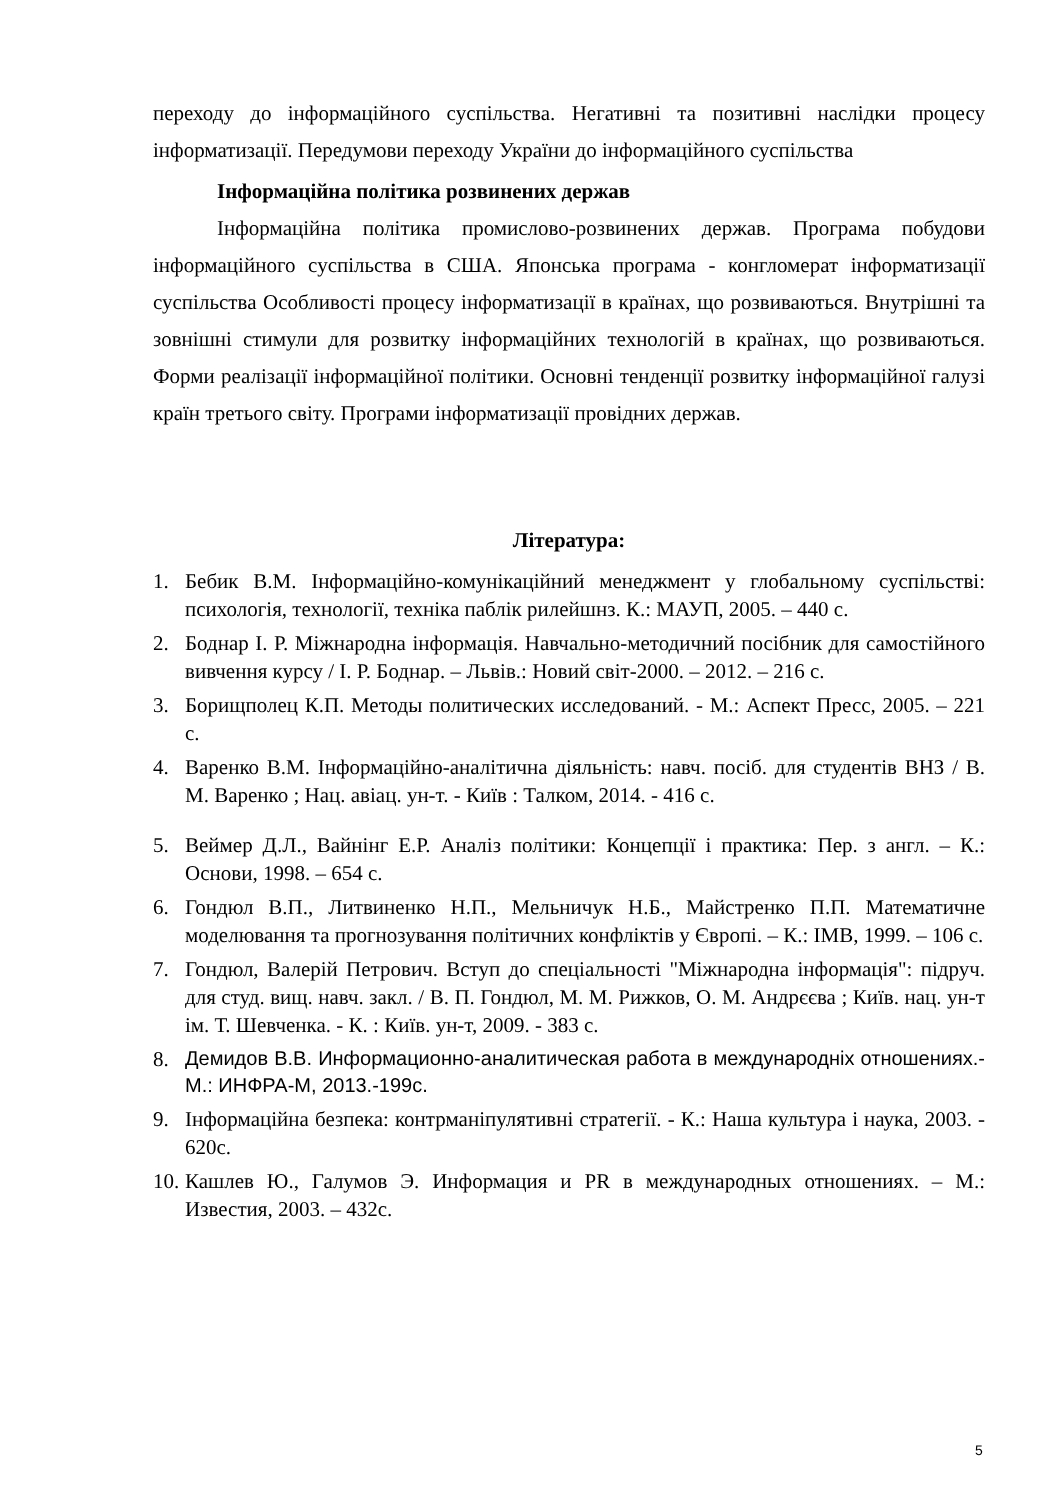переходу до інформаційного суспільства. Негативні та позитивні наслідки процесу інформатизації. Передумови переходу України до інформаційного суспільства
Інформаційна політика розвинених держав
Інформаційна політика промислово-розвинених держав. Програма побудови інформаційного суспільства в США. Японська програма - конгломерат інформатизації суспільства Особливості процесу інформатизації в країнах, що розвиваються. Внутрішні та зовнішні стимули для розвитку інформаційних технологій в країнах, що розвиваються. Форми реалізації інформаційної політики. Основні тенденції розвитку інформаційної галузі країн третього світу. Програми інформатизації провідних держав.
Література:
1. Бебик В.М. Інформаційно-комунікаційний менеджмент у глобальному суспільстві: психологія, технології, техніка паблік рилейшнз. К.: МАУП, 2005. – 440 с.
2. Боднар І. Р. Міжнародна інформація. Навчально-методичний посібник для самостійного вивчення курсу / І. Р. Боднар. – Львів.: Новий світ-2000. – 2012. – 216 с.
3. Борищполец К.П. Методы политических исследований. - М.: Аспект Пресс, 2005. – 221 с.
4. Варенко В.М. Інформаційно-аналітична діяльність: навч. посіб. для студентів ВНЗ / В. М. Варенко ; Нац. авіац. ун-т. - Київ : Талком, 2014. - 416 с.
5. Веймер Д.Л., Вайнінг Е.Р. Аналіз політики: Концепції і практика: Пер. з англ. – К.: Основи, 1998. – 654 с.
6. Гондюл В.П., Литвиненко Н.П., Мельничук Н.Б., Майстренко П.П. Математичне моделювання та прогнозування політичних конфліктів у Європі. – К.: ІМВ, 1999. – 106 с.
7. Гондюл, Валерій Петрович. Вступ до спеціальності "Міжнародна інформація": підруч. для студ. вищ. навч. закл. / В. П. Гондюл, М. М. Рижков, О. М. Андрєєва ; Київ. нац. ун-т ім. Т. Шевченка. - К. : Київ. ун-т, 2009. - 383 с.
8. Демидов В.В. Информационно-аналитическая работа в международніх отношениях.-М.: ИНФРА-М, 2013.-199с.
9. Інформаційна безпека: контрманіпулятивні стратегії. - К.: Наша культура і наука, 2003. - 620с.
10. Кашлев Ю., Галумов Э. Информация и PR в международных отношениях. – М.: Известия, 2003. – 432с.
5